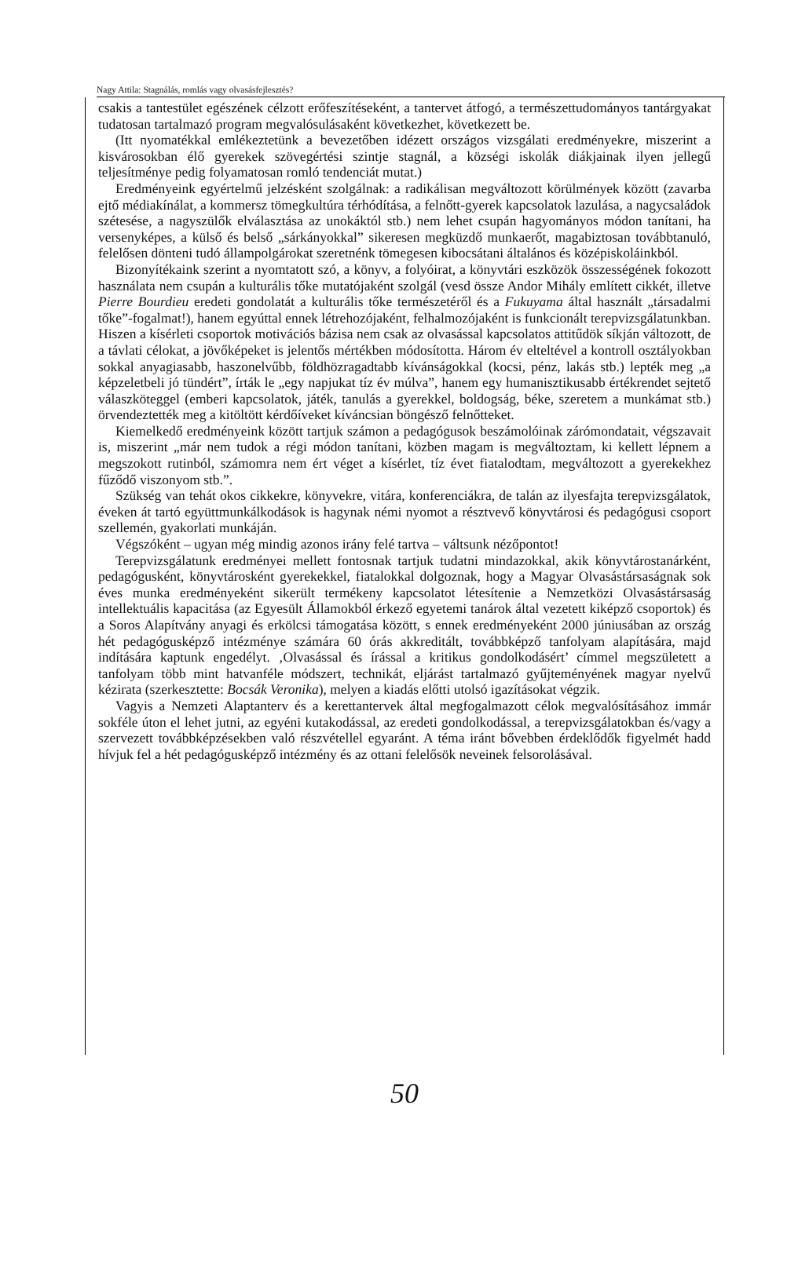Nagy Attila: Stagnálás, romlás vagy olvasásfejlesztés?
csakis a tantestület egészének célzott erőfeszítéseként, a tantervet átfogó, a természettudományos tantárgyakat tudatosan tartalmazó program megvalósulásaként következhet, következett be.
(Itt nyomatékkal emlékeztetünk a bevezetőben idézett országos vizsgálati eredményekre, miszerint a kisvárosokban élő gyerekek szövegértési szintje stagnál, a községi iskolák diákjainak ilyen jellegű teljesítménye pedig folyamatosan romló tendenciát mutat.)
Eredményeink egyértelmű jelzésként szolgálnak: a radikálisan megváltozott körülmények között (zavarba ejtő médiakínálat, a kommersz tömegkultúra térhódítása, a felnőtt-gyerek kapcsolatok lazulása, a nagycsaládok szétesése, a nagyszülők elválasztása az unokáktól stb.) nem lehet csupán hagyományos módon tanítani, ha versenyképes, a külső és belső „sárkányokkal” sikeresen megküzdő munkaerőt, magabiztosan továbbtanuló, felelősen dönteni tudó állampolgárokat szeretnénk tömegesen kibocsátani általános és középiskoláinkból.
Bizonyítékaink szerint a nyomtatott szó, a könyv, a folyóirat, a könyvtári eszközök összességének fokozott használata nem csupán a kulturális tőke mutatójaként szolgál (vesd össze Andor Mihály említett cikkét, illetve Pierre Bourdieu eredeti gondolatát a kulturális tőke természetéről és a Fukuyama által használt „társadalmi tőke”-fogalmat!), hanem egyúttal ennek létrehozójaként, felhalmozójaként is funkcionált terepvizsgálatunkban. Hiszen a kísérleti csoportok motivációs bázisa nem csak az olvasással kapcsolatos attitűdök síkján változott, de a távlati célokat, a jövőképeket is jelentős mértékben módosította. Három év elteltével a kontroll osztályokban sokkal anyagiasabb, haszonelvűbb, földhözragadtabb kívánságokkal (kocsi, pénz, lakás stb.) lepték meg „a képzeletbeli jó tündért”, írták le „egy napjukat tíz év múlva”, hanem egy humanisztikusabb értékrendet sejtető válaszköteggel (emberi kapcsolatok, játék, tanulás a gyerekkel, boldogság, béke, szeretem a munkámat stb.) örvendeztették meg a kitöltött kérdőíveket kíváncsian böngésző felnőtteket.
Kiemelkedő eredményeink között tartjuk számon a pedagógusok beszámolóinak zárómondatait, végszavait is, miszerint „már nem tudok a régi módon tanítani, közben magam is megváltoztam, ki kellett lépnem a megszokott rutinból, számomra nem ért véget a kísérlet, tíz évet fiatalodtam, megváltozott a gyerekekhez fűződő viszonyom stb.”.
Szükség van tehát okos cikkekre, könyvekre, vitára, konferenciákra, de talán az ilyesfajta terepvizsgálatok, éveken át tartó együttmunkálkodások is hagynak némi nyomot a résztvevő könyvtárosi és pedagógusi csoport szellemén, gyakorlati munkáján.
Végszóként – ugyan még mindig azonos irány felé tartva – váltsunk nézőpontot!
Terepvizsgálatunk eredményei mellett fontosnak tartjuk tudatni mindazokkal, akik könyvtárostanárként, pedagógusként, könyvtárosként gyerekekkel, fiatalokkal dolgoznak, hogy a Magyar Olvasástársaságnak sok éves munka eredményeként sikerült termékeny kapcsolatot létesítenie a Nemzetközi Olvasástársaság intellektuális kapacitása (az Egyesült Államokból érkező egyetemi tanárok által vezetett kiképző csoportok) és a Soros Alapítvány anyagi és erkölcsi támogatása között, s ennek eredményeként 2000 júniusában az ország hét pedagógusképző intézménye számára 60 órás akkreditált, továbbképző tanfolyam alapítására, majd indítására kaptunk engedélyt. ‚Olvasással és írással a kritikus gondolkodásért’ címmel megszületett a tanfolyam több mint hatvanféle módszert, technikát, eljárást tartalmazó gyűjteményének magyar nyelvű kézirata (szerkesztette: Bocsák Veronika), melyen a kiadás előtti utolsó igazításokat végzik.
Vagyis a Nemzeti Alaptanterv és a kerettantervek által megfogalmazott célok megvalósításához immár sokféle úton el lehet jutni, az egyéni kutakodással, az eredeti gondolkodással, a terepvizsgálatokban és/vagy a szervezett továbbképzésekben való részvétellel egyaránt. A téma iránt bővebben érdeklődők figyelmét hadd hívjuk fel a hét pedagógusképző intézmény és az ottani felelősök neveinek felsorolásával.
50